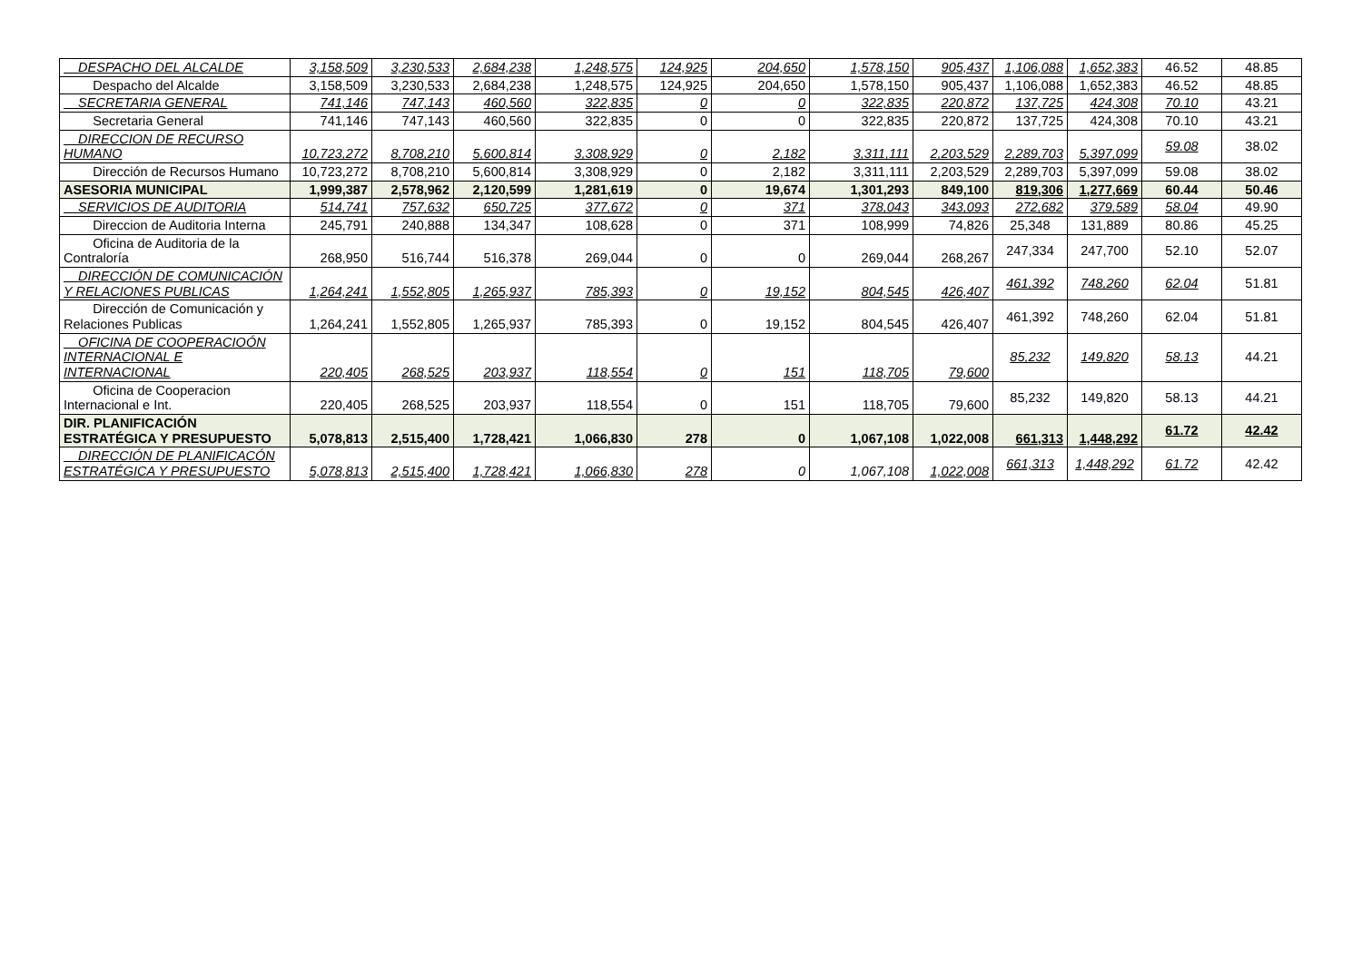| DESPACHO DEL ALCALDE | 3,158,509 | 3,230,533 | 2,684,238 | 1,248,575 | 124,925 | 204,650 | 1,578,150 | 905,437 | 1,106,088 | 1,652,383 | 46.52 | 48.85 |
| Despacho del Alcalde | 3,158,509 | 3,230,533 | 2,684,238 | 1,248,575 | 124,925 | 204,650 | 1,578,150 | 905,437 | 1,106,088 | 1,652,383 | 46.52 | 48.85 |
| SECRETARIA GENERAL | 741,146 | 747,143 | 460,560 | 322,835 | 0 | 0 | 322,835 | 220,872 | 137,725 | 424,308 | 70.10 | 43.21 |
| Secretaria General | 741,146 | 747,143 | 460,560 | 322,835 | 0 | 0 | 322,835 | 220,872 | 137,725 | 424,308 | 70.10 | 43.21 |
| DIRECCION DE RECURSO HUMANO | 10,723,272 | 8,708,210 | 5,600,814 | 3,308,929 | 0 | 2,182 | 3,311,111 | 2,203,529 | 2,289,703 | 5,397,099 | 59.08 | 38.02 |
| Dirección de Recursos Humano | 10,723,272 | 8,708,210 | 5,600,814 | 3,308,929 | 0 | 2,182 | 3,311,111 | 2,203,529 | 2,289,703 | 5,397,099 | 59.08 | 38.02 |
| ASESORIA MUNICIPAL | 1,999,387 | 2,578,962 | 2,120,599 | 1,281,619 | 0 | 19,674 | 1,301,293 | 849,100 | 819,306 | 1,277,669 | 60.44 | 50.46 |
| SERVICIOS DE AUDITORIA | 514,741 | 757,632 | 650,725 | 377,672 | 0 | 371 | 378,043 | 343,093 | 272,682 | 379,589 | 58.04 | 49.90 |
| Direccion de Auditoria Interna | 245,791 | 240,888 | 134,347 | 108,628 | 0 | 371 | 108,999 | 74,826 | 25,348 | 131,889 | 80.86 | 45.25 |
| Oficina de Auditoria de la Contraloría | 268,950 | 516,744 | 516,378 | 269,044 | 0 | 0 | 269,044 | 268,267 | 247,334 | 247,700 | 52.10 | 52.07 |
| DIRECCIÓN DE COMUNICACIÓN Y RELACIONES PUBLICAS | 1,264,241 | 1,552,805 | 1,265,937 | 785,393 | 0 | 19,152 | 804,545 | 426,407 | 461,392 | 748,260 | 62.04 | 51.81 |
| Dirección de Comunicación y Relaciones Publicas | 1,264,241 | 1,552,805 | 1,265,937 | 785,393 | 0 | 19,152 | 804,545 | 426,407 | 461,392 | 748,260 | 62.04 | 51.81 |
| OFICINA DE COOPERACIOÓN INTERNACIONAL E INTERNACIONAL | 220,405 | 268,525 | 203,937 | 118,554 | 0 | 151 | 118,705 | 79,600 | 85,232 | 149,820 | 58.13 | 44.21 |
| Oficina de Cooperacion Internacional e Int. | 220,405 | 268,525 | 203,937 | 118,554 | 0 | 151 | 118,705 | 79,600 | 85,232 | 149,820 | 58.13 | 44.21 |
| DIR. PLANIFICACIÓN ESTRATÉGICA Y PRESUPUESTO | 5,078,813 | 2,515,400 | 1,728,421 | 1,066,830 | 278 | 0 | 1,067,108 | 1,022,008 | 661,313 | 1,448,292 | 61.72 | 42.42 |
| DIRECCIÓN DE PLANIFICACÓN ESTRATÉGICA Y PRESUPUESTO | 5,078,813 | 2,515,400 | 1,728,421 | 1,066,830 | 278 | 0 | 1,067,108 | 1,022,008 | 661,313 | 1,448,292 | 61.72 | 42.42 |